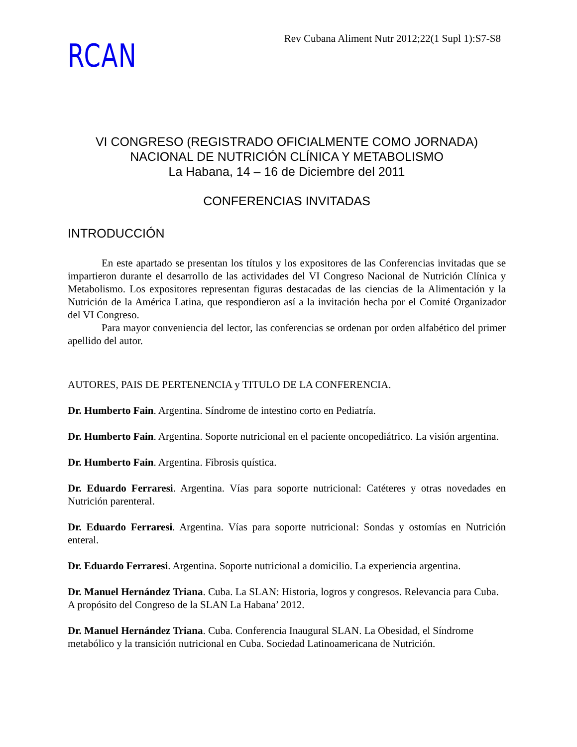RCAN
Rev Cubana Aliment Nutr 2012;22(1 Supl 1):S7-S8
VI CONGRESO (REGISTRADO OFICIALMENTE COMO JORNADA)
NACIONAL DE NUTRICIÓN CLÍNICA Y METABOLISMO
La Habana, 14 – 16 de Diciembre del 2011
CONFERENCIAS INVITADAS
INTRODUCCIÓN
En este apartado se presentan los títulos y los expositores de las Conferencias invitadas que se impartieron durante el desarrollo de las actividades del VI Congreso Nacional de Nutrición Clínica y Metabolismo. Los expositores representan figuras destacadas de las ciencias de la Alimentación y la Nutrición de la América Latina, que respondieron así a la invitación hecha por el Comité Organizador del VI Congreso.
Para mayor conveniencia del lector, las conferencias se ordenan por orden alfabético del primer apellido del autor.
AUTORES, PAIS DE PERTENENCIA y TITULO DE LA CONFERENCIA.
Dr. Humberto Fain. Argentina. Síndrome de intestino corto en Pediatría.
Dr. Humberto Fain. Argentina. Soporte nutricional en el paciente oncopediátrico. La visión argentina.
Dr. Humberto Fain. Argentina. Fibrosis quística.
Dr. Eduardo Ferraresi. Argentina. Vías para soporte nutricional: Catéteres y otras novedades en Nutrición parenteral.
Dr. Eduardo Ferraresi. Argentina. Vías para soporte nutricional: Sondas y ostomías en Nutrición enteral.
Dr. Eduardo Ferraresi. Argentina. Soporte nutricional a domicilio. La experiencia argentina.
Dr. Manuel Hernández Triana. Cuba. La SLAN: Historia, logros y congresos. Relevancia para Cuba. A propósito del Congreso de la SLAN La Habana’ 2012.
Dr. Manuel Hernández Triana. Cuba. Conferencia Inaugural SLAN. La Obesidad, el Síndrome metabólico y la transición nutricional en Cuba. Sociedad Latinoamericana de Nutrición.